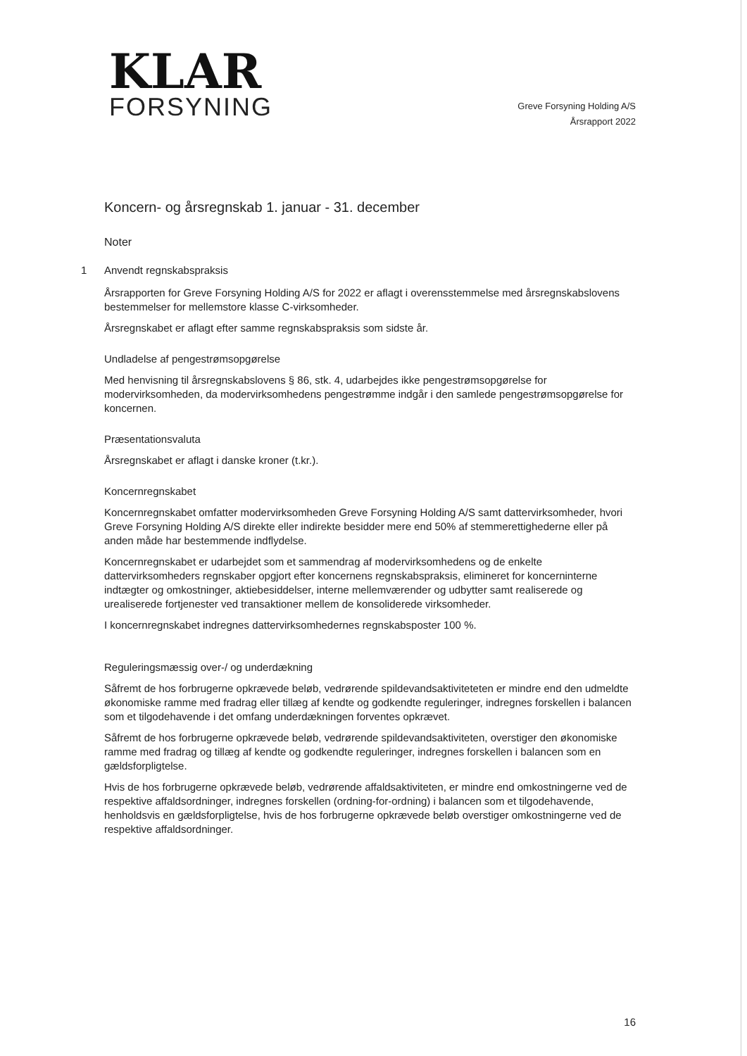KLAR
FORSYNING
Greve Forsyning Holding A/S
Årsrapport 2022
Koncern- og årsregnskab 1. januar - 31. december
Noter
1 Anvendt regnskabspraksis
Årsrapporten for Greve Forsyning Holding A/S for 2022 er aflagt i overensstemmelse med årsregnskabslovens bestemmelser for mellemstore klasse C-virksomheder.
Årsregnskabet er aflagt efter samme regnskabspraksis som sidste år.
Undladelse af pengestrømsopgørelse
Med henvisning til årsregnskabslovens § 86, stk. 4, udarbejdes ikke pengestrømsopgørelse for modervirksomheden, da modervirksomhedens pengestrømme indgår i den samlede pengestrømsopgørelse for koncernen.
Præsentationsvaluta
Årsregnskabet er aflagt i danske kroner (t.kr.).
Koncernregnskabet
Koncernregnskabet omfatter modervirksomheden Greve Forsyning Holding A/S samt dattervirksomheder, hvori Greve Forsyning Holding A/S direkte eller indirekte besidder mere end 50% af stemmerettighederne eller på anden måde har bestemmende indflydelse.
Koncernregnskabet er udarbejdet som et sammendrag af modervirksomhedens og de enkelte dattervirksomheders regnskaber opgjort efter koncernens regnskabspraksis, elimineret for koncerninterne indtægter og omkostninger, aktiebesiddelser, interne mellemværender og udbytter samt realiserede og urealiserede fortjenester ved transaktioner mellem de konsoliderede virksomheder.
I koncernregnskabet indregnes dattervirksomhedernes regnskabsposter 100 %.
Reguleringsmæssig over-/ og underdækning
Såfremt de hos forbrugerne opkrævede beløb, vedrørende spildevandsaktiviteteten er mindre end den udmeldte økonomiske ramme med fradrag eller tillæg af kendte og godkendte reguleringer, indregnes forskellen i balancen som et tilgodehavende i det omfang underdækningen forventes opkrævet.
Såfremt de hos forbrugerne opkrævede beløb, vedrørende spildevandsaktiviteten, overstiger den økonomiske ramme med fradrag og tillæg af kendte og godkendte reguleringer, indregnes forskellen i balancen som en gældsforpligtelse.
Hvis de hos forbrugerne opkrævede beløb, vedrørende affaldsaktiviteten, er mindre end omkostningerne ved de respektive affaldsordninger, indregnes forskellen (ordning-for-ordning) i balancen som et tilgodehavende, henholdsvis en gældsforpligtelse, hvis de hos forbrugerne opkrævede beløb overstiger omkostningerne ved de respektive affaldsordninger.
16